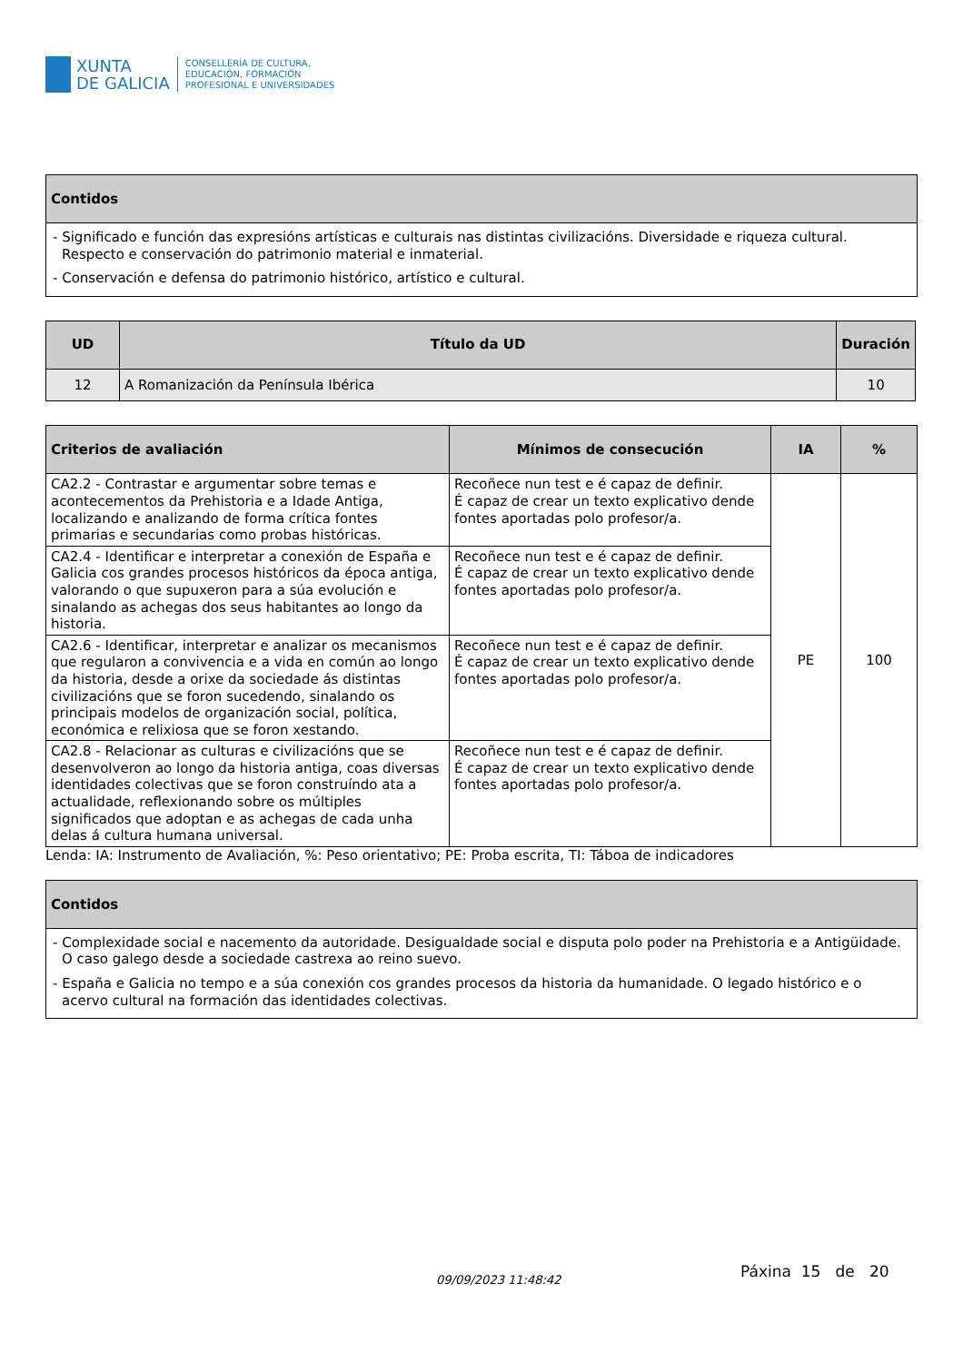XUNTA
DE GALICIA
CONSELLERÍA DE CULTURA,
EDUCACIÓN, FORMACIÓN
PROFESIONAL E UNIVERSIDADES
| Contidos |
| --- |
| - Significado e función das expresións artísticas e culturais nas distintas civilizacións. Diversidade e riqueza cultural. Respecto e conservación do patrimonio material e inmaterial. - Conservación e defensa do patrimonio histórico, artístico e cultural. |
| UD | Título da UD | Duración |
| --- | --- | --- |
| 12 | A Romanización da Península Ibérica | 10 |
| Criterios de avaliación | Mínimos de consecución | IA | % |
| --- | --- | --- | --- |
| CA2.2 - Contrastar e argumentar sobre temas e acontecementos da Prehistoria e a Idade Antiga, localizando e analizando de forma crítica fontes primarias e secundarias como probas históricas. | Recoñece nun test e é capaz de definir. É capaz de crear un texto explicativo dende fontes aportadas polo profesor/a. | PE | 100 |
| CA2.4 - Identificar e interpretar a conexión de España e Galicia cos grandes procesos históricos da época antiga, valorando o que supuxeron para a súa evolución e sinalando as achegas dos seus habitantes ao longo da historia. | Recoñece nun test e é capaz de definir. É capaz de crear un texto explicativo dende fontes aportadas polo profesor/a. | | |
| CA2.6 - Identificar, interpretar e analizar os mecanismos que regularon a convivencia e a vida en común ao longo da historia, desde a orixe da sociedade ás distintas civilizacións que se foron sucedendo, sinalando os principais modelos de organización social, política, económica e relixiosa que se foron xestando. | Recoñece nun test e é capaz de definir. É capaz de crear un texto explicativo dende fontes aportadas polo profesor/a. | | |
| CA2.8 - Relacionar as culturas e civilizacións que se desenvolveron ao longo da historia antiga, coas diversas identidades colectivas que se foron construíndo ata a actualidade, reflexionando sobre os múltiples significados que adoptan e as achegas de cada unha delas á cultura humana universal. | Recoñece nun test e é capaz de definir. É capaz de crear un texto explicativo dende fontes aportadas polo profesor/a. | | |
Lenda: IA: Instrumento de Avaliación, %: Peso orientativo; PE: Proba escrita, TI: Táboa de indicadores
| Contidos |
| --- |
| - Complexidade social e nacemento da autoridade. Desigualdade social e disputa polo poder na Prehistoria e a Antigüidade. O caso galego desde a sociedade castrexa ao reino suevo. - España e Galicia no tempo e a súa conexión cos grandes procesos da historia da humanidade. O legado histórico e o acervo cultural na formación das identidades colectivas. |
09/09/2023 11:48:42 Páxina 15 de 20